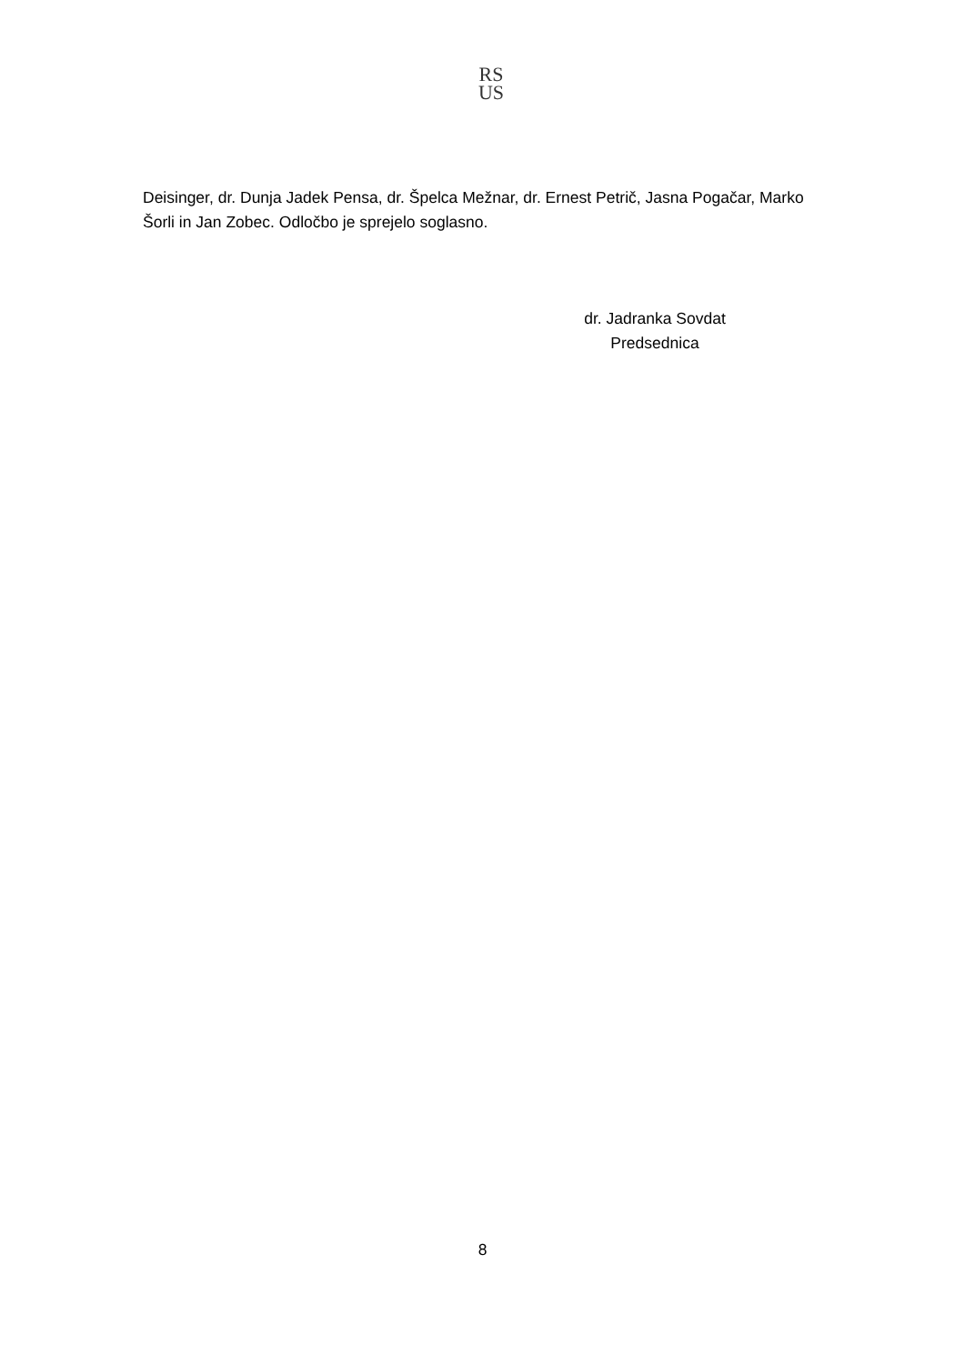RS
US
Deisinger, dr. Dunja Jadek Pensa, dr. Špelca Mežnar, dr. Ernest Petrič, Jasna Pogačar, Marko Šorli in Jan Zobec. Odločbo je sprejelo soglasno.
dr. Jadranka Sovdat
Predsednica
8